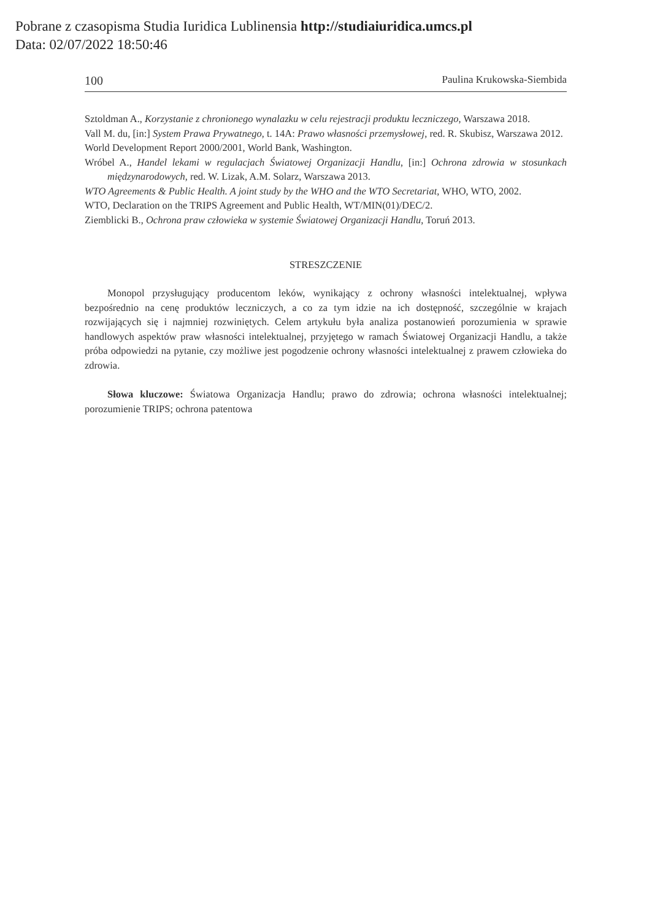Pobrane z czasopisma Studia Iuridica Lublinensia http://studiaiuridica.umcs.pl
Data: 02/07/2022 18:50:46
100 Paulina Krukowska-Siembida
Sztoldman A., Korzystanie z chronionego wynalazku w celu rejestracji produktu leczniczego, Warszawa 2018.
Vall M. du, [in:] System Prawa Prywatnego, t. 14A: Prawo własności przemysłowej, red. R. Skubisz, Warszawa 2012.
World Development Report 2000/2001, World Bank, Washington.
Wróbel A., Handel lekami w regulacjach Światowej Organizacji Handlu, [in:] Ochrona zdrowia w stosunkach międzynarodowych, red. W. Lizak, A.M. Solarz, Warszawa 2013.
WTO Agreements & Public Health. A joint study by the WHO and the WTO Secretariat, WHO, WTO, 2002.
WTO, Declaration on the TRIPS Agreement and Public Health, WT/MIN(01)/DEC/2.
Ziemblicki B., Ochrona praw człowieka w systemie Światowej Organizacji Handlu, Toruń 2013.
STRESZCZENIE
Monopol przysługujący producentom leków, wynikający z ochrony własności intelektualnej, wpływa bezpośrednio na cenę produktów leczniczych, a co za tym idzie na ich dostępność, szczególnie w krajach rozwijających się i najmniej rozwiniętych. Celem artykułu była analiza postanowień porozumienia w sprawie handlowych aspektów praw własności intelektualnej, przyjętego w ramach Światowej Organizacji Handlu, a także próba odpowiedzi na pytanie, czy możliwe jest pogodzenie ochrony własności intelektualnej z prawem człowieka do zdrowia.
Słowa kluczowe: Światowa Organizacja Handlu; prawo do zdrowia; ochrona własności intelektualnej; porozumienie TRIPS; ochrona patentowa